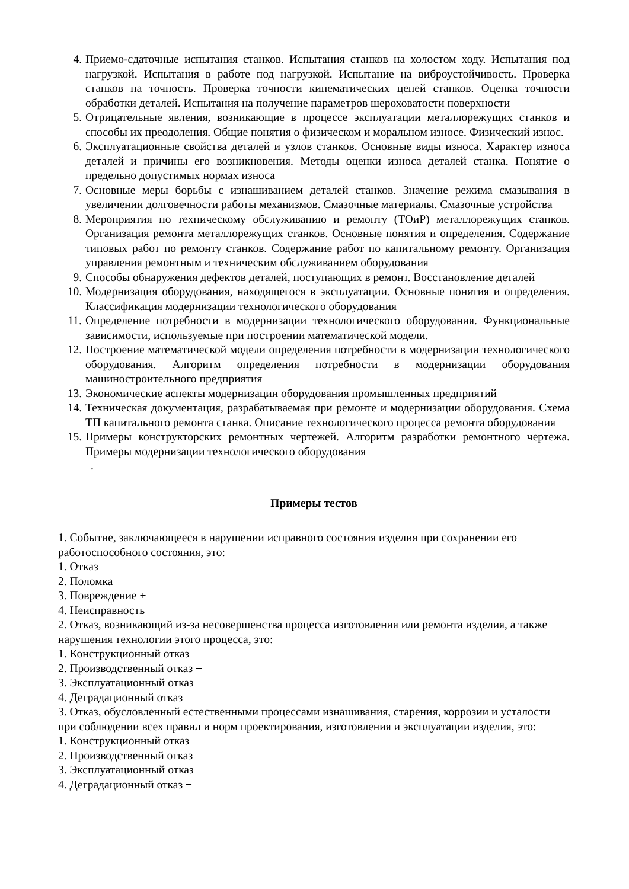4. Приемо-сдаточные испытания станков. Испытания станков на холостом ходу. Испытания под нагрузкой. Испытания в работе под нагрузкой. Испытание на виброустойчивость. Проверка станков на точность. Проверка точности кинематических цепей станков. Оценка точности обработки деталей. Испытания на получение параметров шероховатости поверхности
5. Отрицательные явления, возникающие в процессе эксплуатации металлорежущих станков и способы их преодоления. Общие понятия о физическом и моральном износе. Физический износ.
6. Эксплуатационные свойства деталей и узлов станков. Основные виды износа. Характер износа деталей и причины его возникновения. Методы оценки износа деталей станка. Понятие о предельно допустимых нормах износа
7. Основные меры борьбы с изнашиванием деталей станков. Значение режима смазывания в увеличении долговечности работы механизмов. Смазочные материалы. Смазочные устройства
8. Мероприятия по техническому обслуживанию и ремонту (ТОиР) металлорежущих станков. Организация ремонта металлорежущих станков. Основные понятия и определения. Содержание типовых работ по ремонту станков. Содержание работ по капитальному ремонту. Организация управления ремонтным и техническим обслуживанием оборудования
9. Способы обнаружения дефектов деталей, поступающих в ремонт. Восстановление деталей
10. Модернизация оборудования, находящегося в эксплуатации. Основные понятия и определения. Классификация модернизации технологического оборудования
11. Определение потребности в модернизации технологического оборудования. Функциональные зависимости, используемые при построении математической модели.
12. Построение математической модели определения потребности в модернизации технологического оборудования. Алгоритм определения потребности в модернизации оборудования машиностроительного предприятия
13. Экономические аспекты модернизации оборудования промышленных предприятий
14. Техническая документация, разрабатываемая при ремонте и модернизации оборудования. Схема ТП капитального ремонта станка. Описание технологического процесса ремонта оборудования
15. Примеры конструкторских ремонтных чертежей. Алгоритм разработки ремонтного чертежа. Примеры модернизации технологического оборудования
.
Примеры тестов
1. Событие, заключающееся в нарушении исправного состояния изделия при сохранении его работоспособного состояния, это:
1. Отказ
2. Поломка
3. Повреждение +
4. Неисправность
2. Отказ, возникающий из-за несовершенства процесса изготовления или ремонта изделия, а также нарушения технологии этого процесса, это:
1. Конструкционный отказ
2. Производственный отказ +
3. Эксплуатационный отказ
4. Деградационный отказ
3. Отказ, обусловленный естественными процессами изнашивания, старения, коррозии и усталости при соблюдении всех правил и норм проектирования, изготовления и эксплуатации изделия, это:
1. Конструкционный отказ
2. Производственный отказ
3. Эксплуатационный отказ
4. Деградационный отказ +